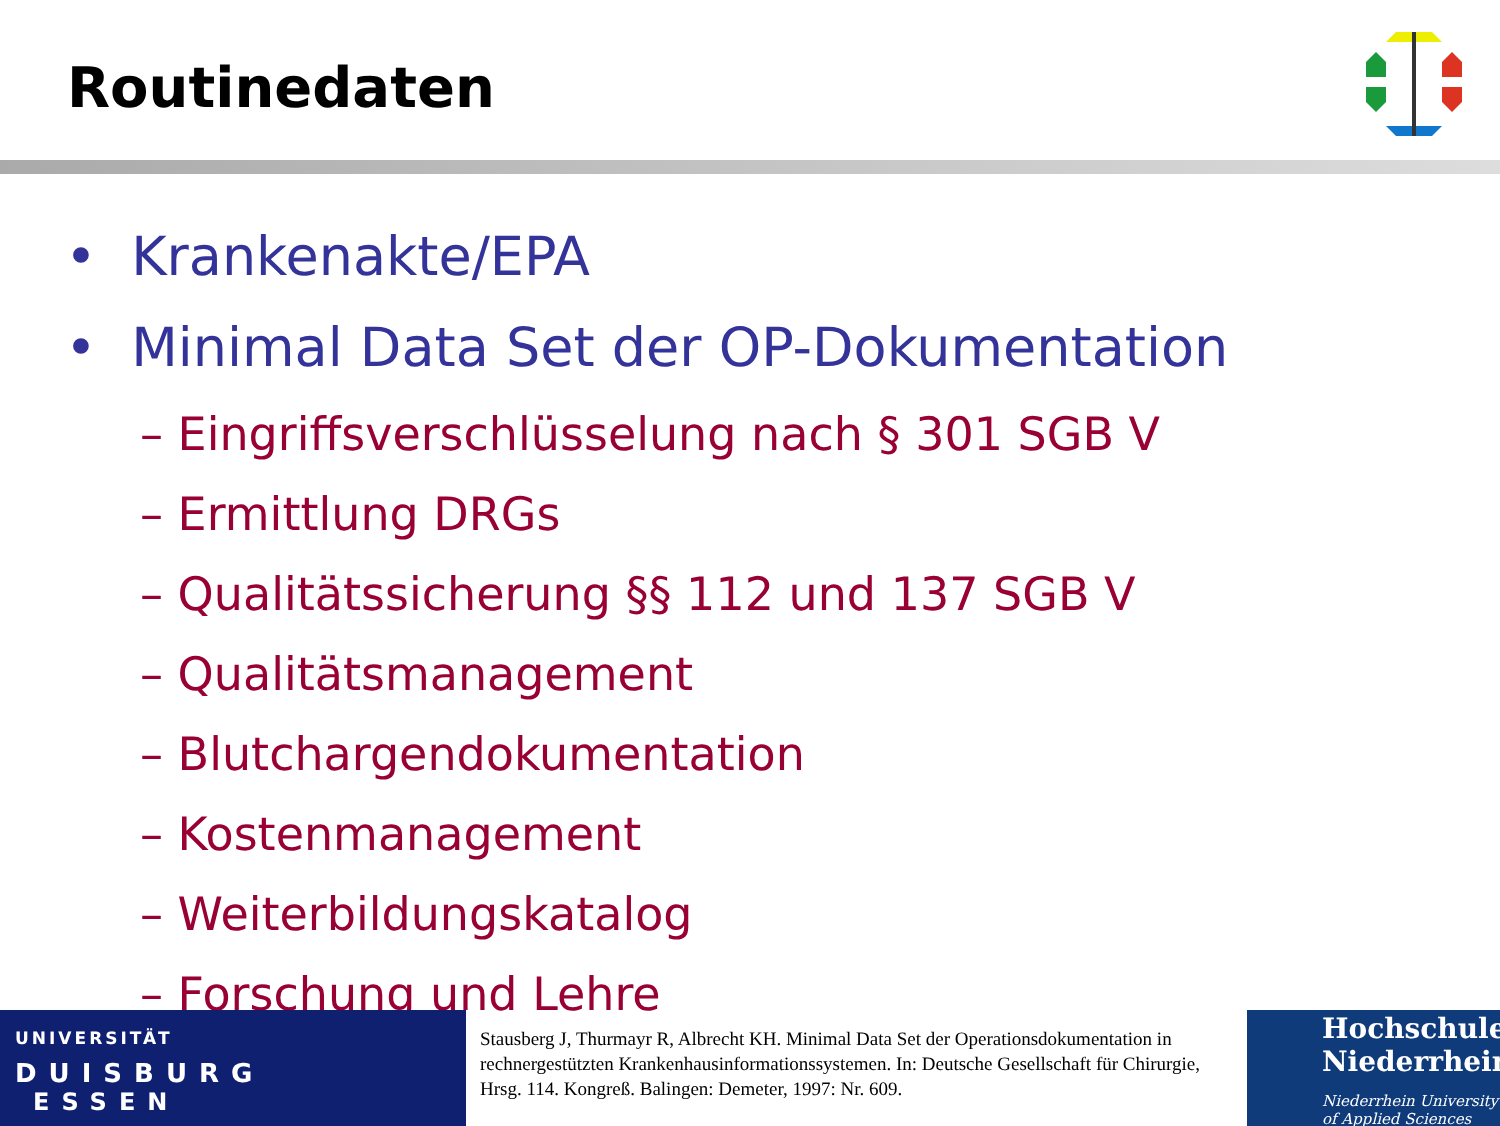Routinedaten
• Krankenakte/EPA
• Minimal Data Set der OP-Dokumentation
– Eingriffsverschlüsselung nach § 301 SGB V
– Ermittlung DRGs
– Qualitätssicherung §§ 112 und 137 SGB V
– Qualitätsmanagement
– Blutchargendokumentation
– Kostenmanagement
– Weiterbildungskatalog
– Forschung und Lehre
UNIVERSITÄT
DUISBURG
ESSEN
Stausberg J, Thurmayr R, Albrecht KH. Minimal Data Set der Operationsdokumentation in rechnergestützten Krankenhausinformationssystemen. In: Deutsche Gesellschaft für Chirurgie, Hrsg. 114. Kongreß. Balingen: Demeter, 1997: Nr. 609.
Hochschule
Niederrhein
Niederrhein University of Applied Sciences